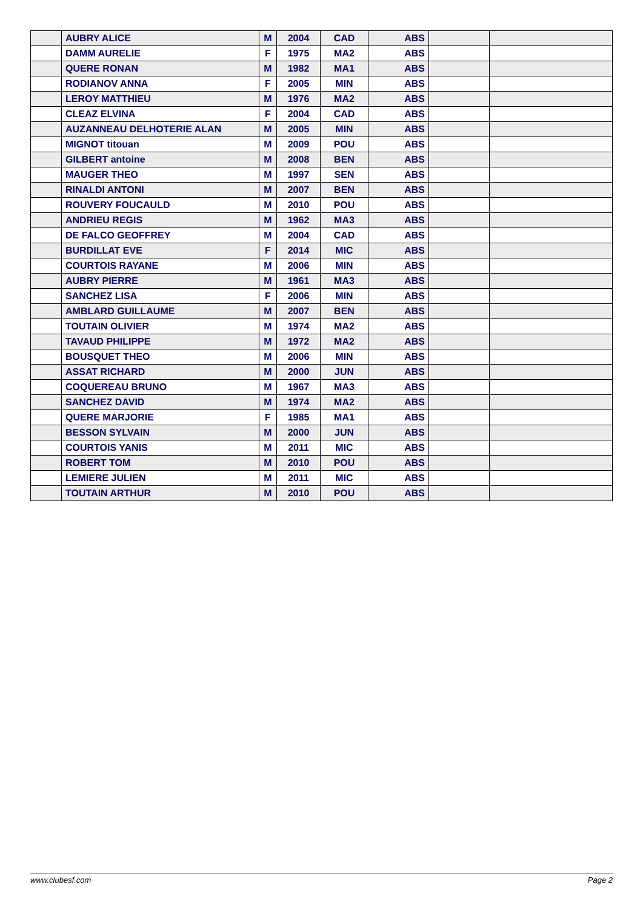| | AUBRY ALICE | M | 2004 | CAD | ABS | | |
| | DAMM AURELIE | F | 1975 | MA2 | ABS | | |
| | QUERE RONAN | M | 1982 | MA1 | ABS | | |
| | RODIANOV ANNA | F | 2005 | MIN | ABS | | |
| | LEROY MATTHIEU | M | 1976 | MA2 | ABS | | |
| | CLEAZ ELVINA | F | 2004 | CAD | ABS | | |
| | AUZANNEAU DELHOTERIE ALAN | M | 2005 | MIN | ABS | | |
| | MIGNOT titouan | M | 2009 | POU | ABS | | |
| | GILBERT antoine | M | 2008 | BEN | ABS | | |
| | MAUGER THEO | M | 1997 | SEN | ABS | | |
| | RINALDI ANTONI | M | 2007 | BEN | ABS | | |
| | ROUVERY FOUCAULD | M | 2010 | POU | ABS | | |
| | ANDRIEU REGIS | M | 1962 | MA3 | ABS | | |
| | DE FALCO GEOFFREY | M | 2004 | CAD | ABS | | |
| | BURDILLAT EVE | F | 2014 | MIC | ABS | | |
| | COURTOIS RAYANE | M | 2006 | MIN | ABS | | |
| | AUBRY PIERRE | M | 1961 | MA3 | ABS | | |
| | SANCHEZ LISA | F | 2006 | MIN | ABS | | |
| | AMBLARD GUILLAUME | M | 2007 | BEN | ABS | | |
| | TOUTAIN OLIVIER | M | 1974 | MA2 | ABS | | |
| | TAVAUD PHILIPPE | M | 1972 | MA2 | ABS | | |
| | BOUSQUET THEO | M | 2006 | MIN | ABS | | |
| | ASSAT RICHARD | M | 2000 | JUN | ABS | | |
| | COQUEREAU BRUNO | M | 1967 | MA3 | ABS | | |
| | SANCHEZ DAVID | M | 1974 | MA2 | ABS | | |
| | QUERE MARJORIE | F | 1985 | MA1 | ABS | | |
| | BESSON SYLVAIN | M | 2000 | JUN | ABS | | |
| | COURTOIS YANIS | M | 2011 | MIC | ABS | | |
| | ROBERT TOM | M | 2010 | POU | ABS | | |
| | LEMIERE JULIEN | M | 2011 | MIC | ABS | | |
| | TOUTAIN ARTHUR | M | 2010 | POU | ABS | | |
www.clubesf.com Page 2